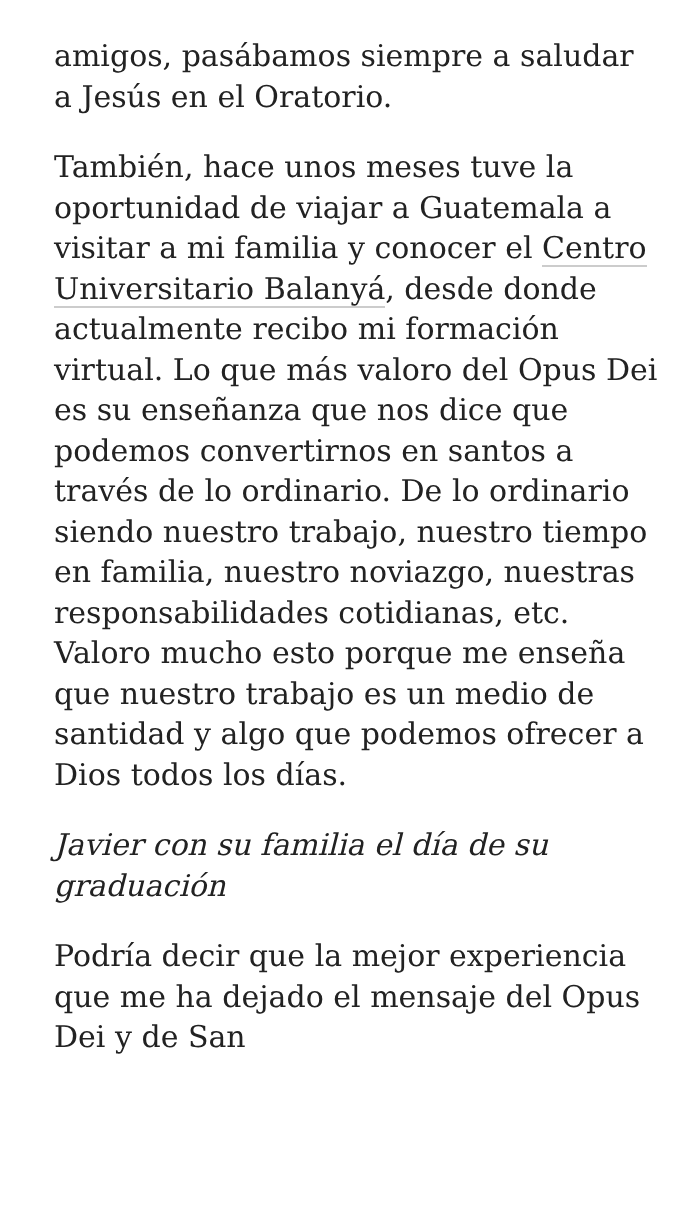amigos, pasábamos siempre a saludar a Jesús en el Oratorio.
También, hace unos meses tuve la oportunidad de viajar a Guatemala a visitar a mi familia y conocer el Centro Universitario Balanyá, desde donde actualmente recibo mi formación virtual. Lo que más valoro del Opus Dei es su enseñanza que nos dice que podemos convertirnos en santos a través de lo ordinario. De lo ordinario siendo nuestro trabajo, nuestro tiempo en familia, nuestro noviazgo, nuestras responsabilidades cotidianas, etc. Valoro mucho esto porque me enseña que nuestro trabajo es un medio de santidad y algo que podemos ofrecer a Dios todos los días.
Javier con su familia el día de su graduación
Podría decir que la mejor experiencia que me ha dejado el mensaje del Opus Dei y de San